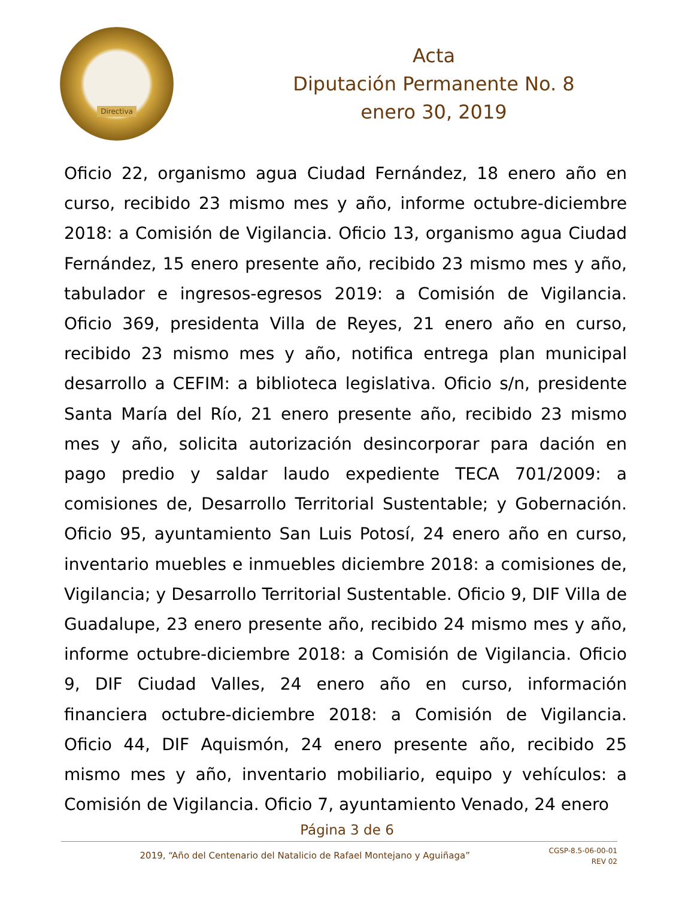Directiva
Acta
Diputación Permanente No. 8
enero 30, 2019
Oficio 22, organismo agua Ciudad Fernández, 18 enero año en curso, recibido 23 mismo mes y año, informe octubre-diciembre 2018: a Comisión de Vigilancia. Oficio 13, organismo agua Ciudad Fernández, 15 enero presente año, recibido 23 mismo mes y año, tabulador e ingresos-egresos 2019: a Comisión de Vigilancia. Oficio 369, presidenta Villa de Reyes, 21 enero año en curso, recibido 23 mismo mes y año, notifica entrega plan municipal desarrollo a CEFIM: a biblioteca legislativa. Oficio s/n, presidente Santa María del Río, 21 enero presente año, recibido 23 mismo mes y año, solicita autorización desincorporar para dación en pago predio y saldar laudo expediente TECA 701/2009: a comisiones de, Desarrollo Territorial Sustentable; y Gobernación. Oficio 95, ayuntamiento San Luis Potosí, 24 enero año en curso, inventario muebles e inmuebles diciembre 2018: a comisiones de, Vigilancia; y Desarrollo Territorial Sustentable. Oficio 9, DIF Villa de Guadalupe, 23 enero presente año, recibido 24 mismo mes y año, informe octubre-diciembre 2018: a Comisión de Vigilancia. Oficio 9, DIF Ciudad Valles, 24 enero año en curso, información financiera octubre-diciembre 2018: a Comisión de Vigilancia. Oficio 44, DIF Aquismón, 24 enero presente año, recibido 25 mismo mes y año, inventario mobiliario, equipo y vehículos: a Comisión de Vigilancia. Oficio 7, ayuntamiento Venado, 24 enero
Página 3 de 6
2019, “Año del Centenario del Natalicio de Rafael Montejano y Aguiñaga”
CGSP-8.5-06-00-01
REV 02